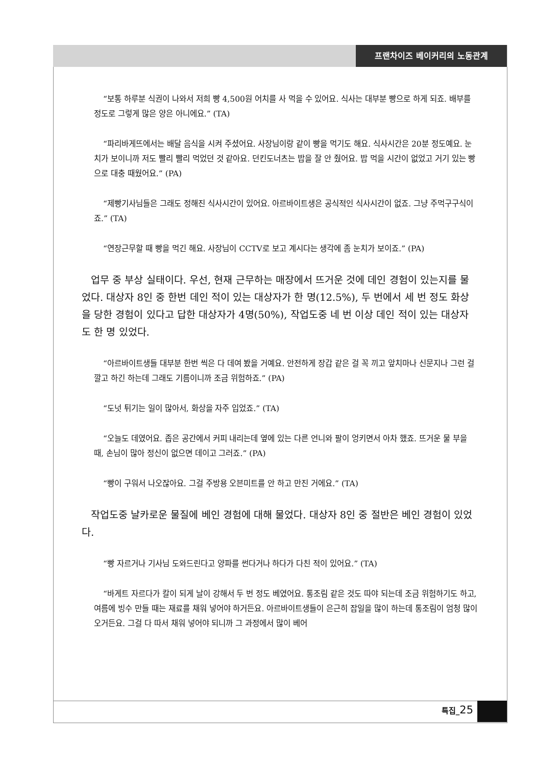프랜차이즈 베이커리의 노동관계
“보통 하루분 식권이 나와서 저희 빵 4,500원 어치를 사 먹을 수 있어요. 식사는 대부분 빵으로 하게 되죠. 배부를 정도로 그렇게 많은 양은 아니에요.” (TA)
“파리바게뜨에서는 배달 음식을 시켜 주셨어요. 사장님이랑 같이 빵을 먹기도 해요. 식사시간은 20분 정도예요. 눈치가 보이니까 저도 빨리 빨리 먹었던 것 같아요. 던킨도너츠는 밥을 잘 안 줬어요. 밥 먹을 시간이 없었고 거기 있는 빵으로 대충 때웠어요.” (PA)
“제빵기사님들은 그래도 정해진 식사시간이 있어요. 아르바이트생은 공식적인 식사시간이 없죠. 그냥 주먹구구식이죠.” (TA)
“연장근무할 때 빵을 먹긴 해요. 사장님이 CCTV로 보고 계시다는 생각에 좀 눈치가 보이죠.” (PA)
업무 중 부상 실태이다. 우선, 현재 근무하는 매장에서 뜨거운 것에 데인 경험이 있는지를 물었다. 대상자 8인 중 한번 데인 적이 있는 대상자가 한 명(12.5%), 두 번에서 세 번 정도 화상을 당한 경험이 있다고 답한 대상자가 4명(50%), 작업도중 네 번 이상 데인 적이 있는 대상자도 한 명 있었다.
“아르바이트생들 대부분 한번 씩은 다 데여 봤을 거예요. 안전하게 장갑 같은 걸 꼭 끼고 앞치마나 신문지나 그런 걸 깔고 하긴 하는데 그래도 기름이니까 조금 위험하죠.” (PA)
“도넛 튀기는 일이 많아서, 화상을 자주 입었죠.” (TA)
“오늘도 데였어요. 좁은 공간에서 커피 내리는데 옆에 있는 다른 언니와 팔이 엉키면서 아차 했죠. 뜨거운 물 부을 때, 손님이 많아 정신이 없으면 데이고 그러죠.” (PA)
“빵이 구워서 나오잖아요. 그걸 주방용 오븐미트를 안 하고 만진 거에요.” (TA)
작업도중 날카로운 물질에 베인 경험에 대해 물었다. 대상자 8인 중 절반은 베인 경험이 있었다.
“빵 자르거나 기사님 도와드린다고 양파를 썬다거나 하다가 다친 적이 있어요.” (TA)
“바게트 자르다가 칼이 되게 날이 강해서 두 번 정도 베였어요. 통조림 같은 것도 따야 되는데 조금 위험하기도 하고, 여름에 빙수 만들 때는 재료를 채워 넣어야 하거든요. 아르바이트생들이 은근히 잡일을 많이 하는데 통조림이 엄청 많이 오거든요. 그걸 다 따서 채워 넣어야 되니까 그 과정에서 많이 베어
특집_25